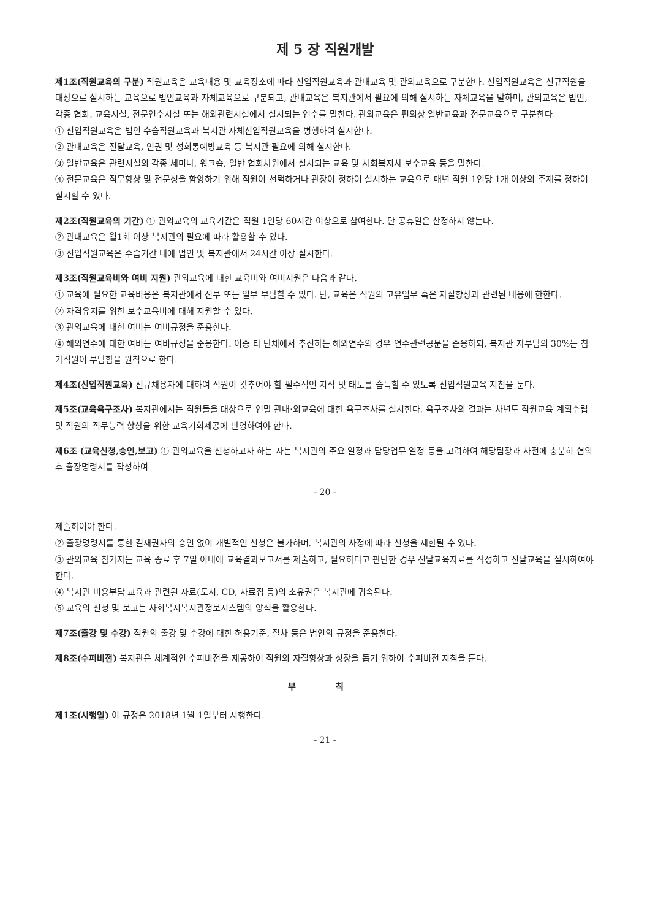제 5 장 직원개발
제1조(직원교육의 구분) 직원교육은 교육내용 및 교육장소에 따라 신입직원교육과 관내교육 및 관외교육으로 구분한다. 신입직원교육은 신규직원을 대상으로 실시하는 교육으로 법인교육과 자체교육으로 구분되고, 관내교육은 복지관에서 필요에 의해 실시하는 자체교육을 말하며, 관외교육은 법인, 각종 협회, 교육시설, 전문연수시설 또는 해외관련시설에서 실시되는 연수를 말한다. 관외교육은 편의상 일반교육과 전문교육으로 구분한다.
① 신입직원교육은 법인 수습직원교육과 복지관 자체신입직원교육을 병행하여 실시한다.
② 관내교육은 전달교육, 인권 및 성희롱예방교육 등 복지관 필요에 의해 실시한다.
③ 일반교육은 관련시설의 각종 세미나, 워크숍, 일반 협회차원에서 실시되는 교육 및 사회복지사 보수교육 등을 말한다.
④ 전문교육은 직무향상 및 전문성을 함양하기 위해 직원이 선택하거나 관장이 정하여 실시하는 교육으로 매년 직원 1인당 1개 이상의 주제를 정하여 실시할 수 있다.
제2조(직원교육의 기간) ① 관외교육의 교육기간은 직원 1인당 60시간 이상으로 참여한다. 단 공휴일은 산정하지 않는다.
② 관내교육은 월1회 이상 복지관의 필요에 따라 활용할 수 있다.
③ 신입직원교육은 수습기간 내에 법인 및 복지관에서 24시간 이상 실시한다.
제3조(직원교육비와 여비 지원) 관외교육에 대한 교육비와 여비지원은 다음과 같다.
① 교육에 필요한 교육비용은 복지관에서 전부 또는 일부 부담할 수 있다. 단, 교육은 직원의 고유업무 혹은 자질향상과 관련된 내용에 한한다.
② 자격유지를 위한 보수교육비에 대해 지원할 수 있다.
③ 관외교육에 대한 여비는 여비규정을 준용한다.
④ 해외연수에 대한 여비는 여비규정을 준용한다. 이중 타 단체에서 추진하는 해외연수의 경우 연수관련공문을 준용하되, 복지관 자부담의 30%는 참가직원이 부담함을 원칙으로 한다.
제4조(신입직원교육) 신규채용자에 대하여 직원이 갖추어야 할 필수적인 지식 및 태도를 습득할 수 있도록 신입직원교육 지침을 둔다.
제5조(교육욕구조사) 복지관에서는 직원들을 대상으로 연말 관내·외교육에 대한 욕구조사를 실시한다. 욕구조사의 결과는 차년도 직원교육 계획수립 및 직원의 직무능력 향상을 위한 교육기회제공에 반영하여야 한다.
제6조 (교육신청,승인,보고) ① 관외교육을 신청하고자 하는 자는 복지관의 주요 일정과 담당업무 일정 등을 고려하여 해당팀장과 사전에 충분히 협의 후 출장명령서를 작성하여
- 20 -
제출하여야 한다.
② 출장명령서를 통한 결재권자의 승인 없이 개별적인 신청은 불가하며, 복지관의 사정에 따라 신청을 제한될 수 있다.
③ 관외교육 참가자는 교육 종료 후 7일 이내에 교육결과보고서를 제출하고, 필요하다고 판단한 경우 전달교육자료를 작성하고 전달교육을 실시하여야 한다.
④ 복지관 비용부담 교육과 관련된 자료(도서, CD, 자료집 등)의 소유권은 복지관에 귀속된다.
⑤ 교육의 신청 및 보고는 사회복지복지관정보시스템의 양식을 활용한다.
제7조(출강 및 수강) 직원의 출강 및 수강에 대한 허용기준, 절차 등은 법인의 규정을 준용한다.
제8조(수퍼비전) 복지관은 체계적인 수퍼비전을 제공하여 직원의 자질향상과 성장을 돕기 위하여 수퍼비전 지침을 둔다.
부 칙
제1조(시행일) 이 규정은 2018년 1월 1일부터 시행한다.
- 21 -